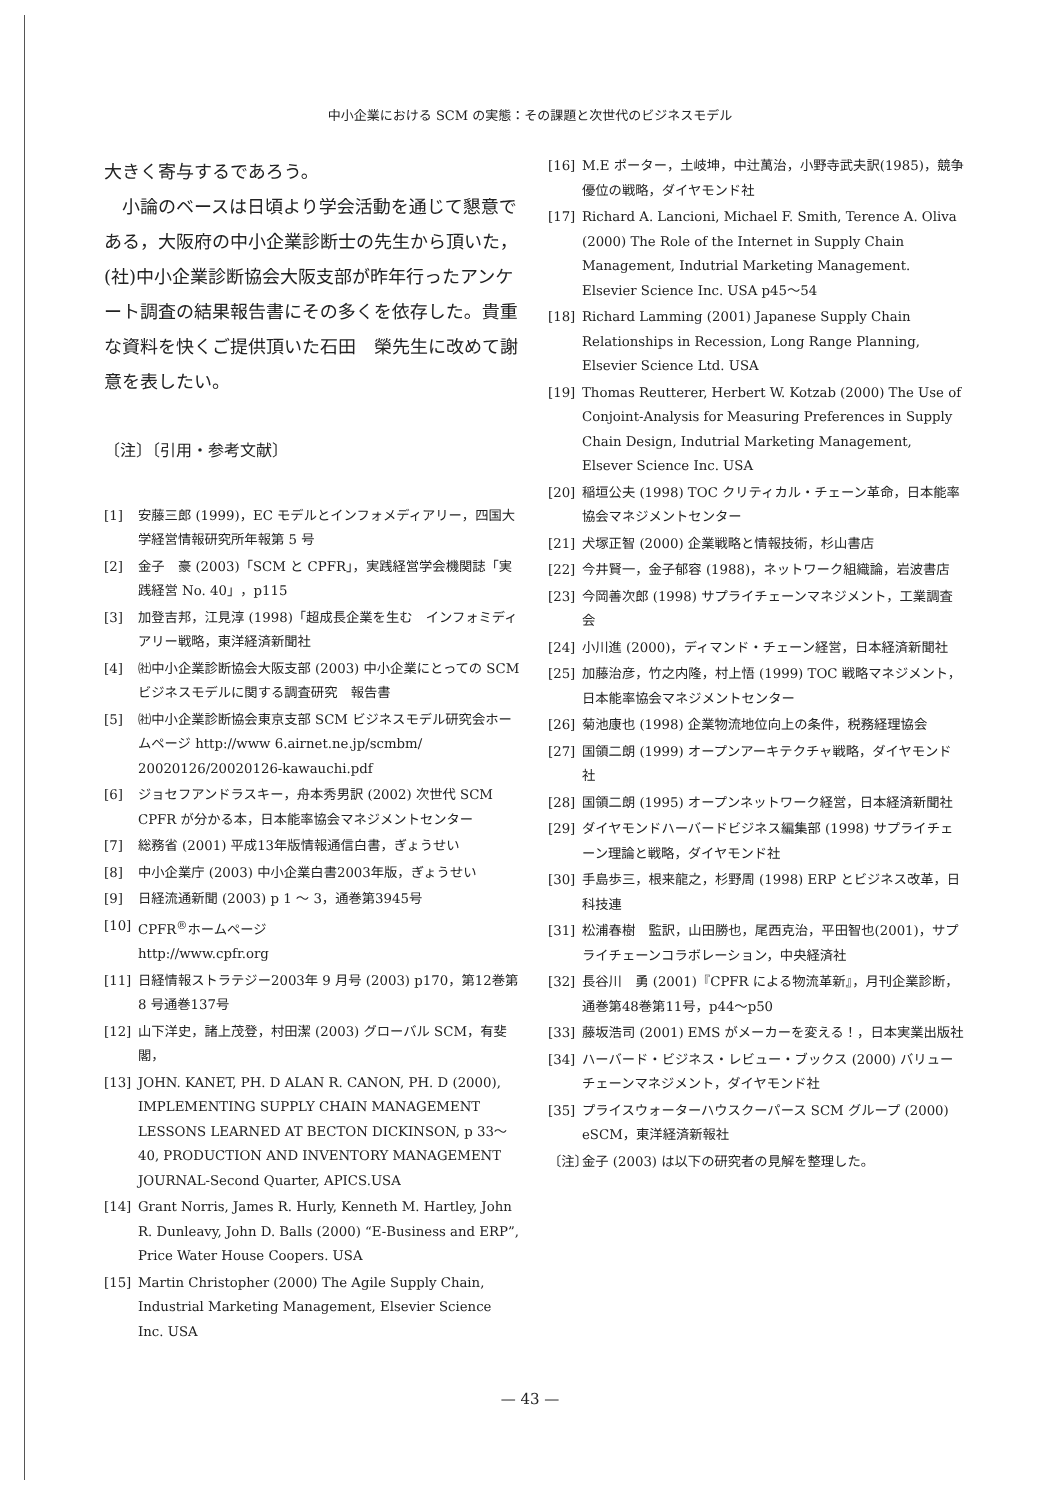中小企業における SCM の実態：その課題と次世代のビジネスモデル
大きく寄与するであろう。
　小論のベースは日頃より学会活動を通じて懇意である，大阪府の中小企業診断士の先生から頂いた，(社)中小企業診断協会大阪支部が昨年行ったアンケート調査の結果報告書にその多くを依存した。貴重な資料を快くご提供頂いた石田　榮先生に改めて謝意を表したい。
〔注〕〔引用・参考文献〕
[1] 安藤三郎 (1999)，EC モデルとインフォメディアリー，四国大学経営情報研究所年報第 5 号
[2] 金子　豪 (2003)「SCM と CPFR」，実践経営学会機関誌「実践経営 No. 40」，p115
[3] 加登吉邦，江見淳 (1998)「超成長企業を生む　インフォミディアリー戦略，東洋経済新聞社
[4] ㈳中小企業診断協会大阪支部 (2003) 中小企業にとっての SCM ビジネスモデルに関する調査研究　報告書
[5] ㈳中小企業診断協会東京支部 SCM ビジネスモデル研究会ホームページ http://www 6.airnet.ne.jp/scmbm/ 20020126/20020126-kawauchi.pdf
[6] ジョセフアンドラスキー，舟本秀男訳 (2002) 次世代 SCM CPFR が分かる本，日本能率協会マネジメントセンター
[7] 総務省 (2001) 平成13年版情報通信白書，ぎょうせい
[8] 中小企業庁 (2003) 中小企業白書2003年版，ぎょうせい
[9] 日経流通新聞 (2003) p 1 ～ 3，通巻第3945号
[10] CPFR<sup>®</sup>ホームページ
http://www.cpfr.org
[11] 日経情報ストラテジー2003年 9 月号 (2003) p170，第12巻第 8 号通巻137号
[12] 山下洋史，諸上茂登，村田潔 (2003) グローバル SCM，有斐閣，
[13] JOHN. KANET, PH. D ALAN R. CANON, PH. D (2000), IMPLEMENTING SUPPLY CHAIN MANAGEMENT LESSONS LEARNED AT BECTON DICKINSON, p 33～40, PRODUCTION AND INVENTORY MANAGEMENT JOURNAL-Second Quarter, APICS.USA
[14] Grant Norris, James R. Hurly, Kenneth M. Hartley, John R. Dunleavy, John D. Balls (2000) “E-Business and ERP”, Price Water House Coopers. USA
[15] Martin Christopher (2000) The Agile Supply Chain, Industrial Marketing Management, Elsevier Science Inc. USA
[16] M.E ポーター，土岐坤，中辻萬治，小野寺武夫訳(1985)，競争優位の戦略，ダイヤモンド社
[17] Richard A. Lancioni, Michael F. Smith, Terence A. Oliva (2000) The Role of the Internet in Supply Chain Management, Indutrial Marketing Management. Elsevier Science Inc. USA p45～54
[18] Richard Lamming (2001) Japanese Supply Chain Relationships in Recession, Long Range Planning, Elsevier Science Ltd. USA
[19] Thomas Reutterer, Herbert W. Kotzab (2000) The Use of Conjoint-Analysis for Measuring Preferences in Supply Chain Design, Indutrial Marketing Management, Elsever Science Inc. USA
[20] 稲垣公夫 (1998) TOC クリティカル・チェーン革命，日本能率協会マネジメントセンター
[21] 犬塚正智 (2000) 企業戦略と情報技術，杉山書店
[22] 今井賢一，金子郁容 (1988)，ネットワーク組織論，岩波書店
[23] 今岡善次郎 (1998) サプライチェーンマネジメント，工業調査会
[24] 小川進 (2000)，ディマンド・チェーン経営，日本経済新聞社
[25] 加藤治彦，竹之内隆，村上悟 (1999) TOC 戦略マネジメント，日本能率協会マネジメントセンター
[26] 菊池康也 (1998) 企業物流地位向上の条件，税務経理協会
[27] 国領二朗 (1999) オープンアーキテクチャ戦略，ダイヤモンド社
[28] 国領二朗 (1995) オープンネットワーク経営，日本経済新聞社
[29] ダイヤモンドハーバードビジネス編集部 (1998) サプライチェーン理論と戦略，ダイヤモンド社
[30] 手島歩三，根来龍之，杉野周 (1998) ERP とビジネス改革，日科技連
[31] 松浦春樹　監訳，山田勝也，尾西克治，平田智也(2001)，サプライチェーンコラボレーション，中央経済社
[32] 長谷川　勇 (2001)『CPFR による物流革新』，月刊企業診断，通巻第48巻第11号，p44～p50
[33] 藤坂浩司 (2001) EMS がメーカーを変える！，日本実業出版社
[34] ハーバード・ビジネス・レビュー・ブックス (2000) バリューチェーンマネジメント，ダイヤモンド社
[35] プライスウォーターハウスクーパース SCM グループ (2000) eSCM，東洋経済新報社
〔注〕 金子 (2003) は以下の研究者の見解を整理した。
— 43 —